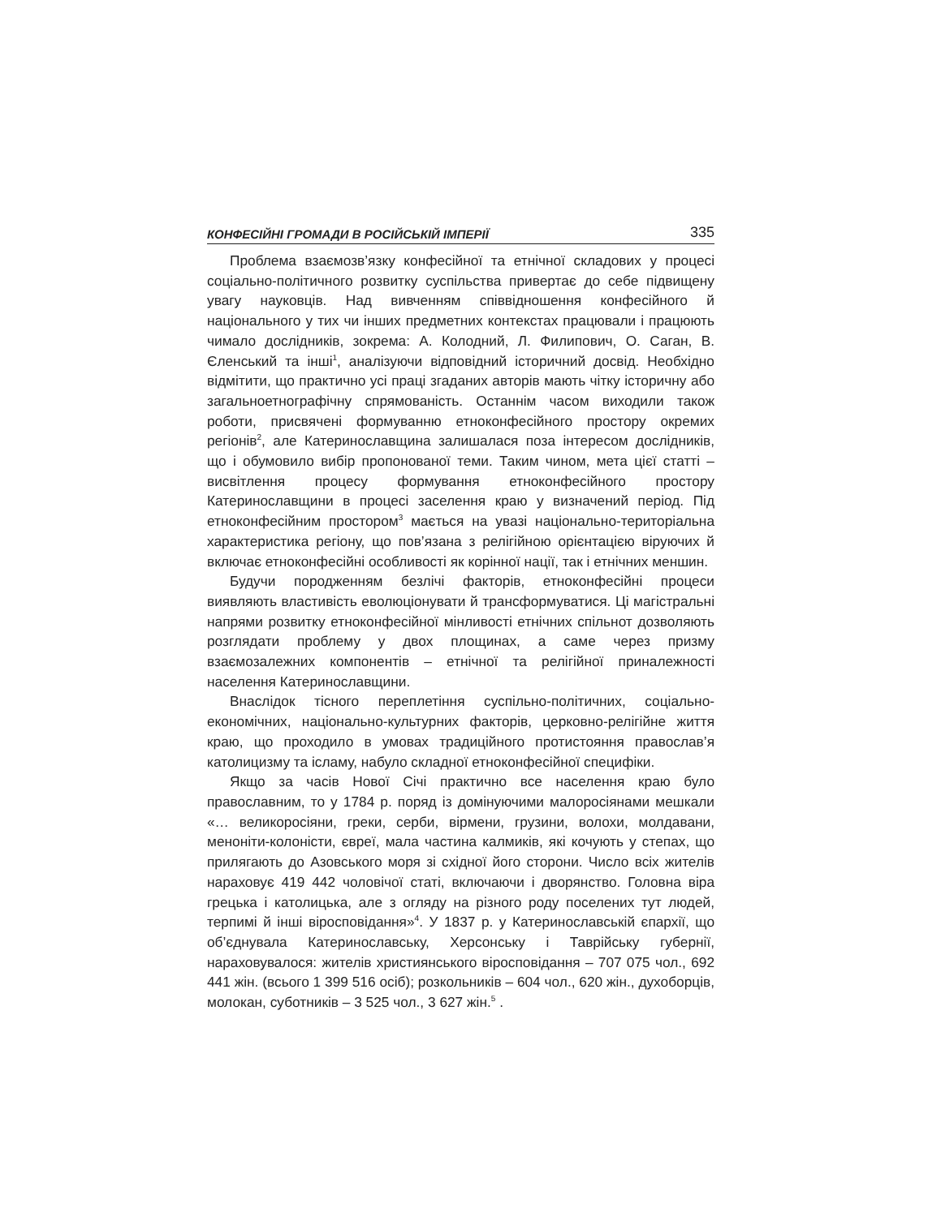КОНФЕСІЙНІ ГРОМАДИ В РОСІЙСЬКІЙ ІМПЕРІЇ 335
Проблема взаємозв’язку конфесійної та етнічної складових у процесі соціально-політичного розвитку суспільства привертає до себе підвищену увагу науковців. Над вивченням співвідношення конфесійного й національного у тих чи інших предметних контекстах працювали і працюють чимало дослідників, зокрема: А. Колодний, Л. Филипович, О. Саган, В. Єленський та інші<sup>1</sup>, аналізуючи відповідний історичний досвід. Необхідно відмітити, що практично усі праці згаданих авторів мають чітку історичну або загальноетнографічну спрямованість. Останнім часом виходили також роботи, присвячені формуванню етноконфесійного простору окремих регіонів<sup>2</sup>, але Катеринославщина залишалася поза інтересом дослідників, що і обумовило вибір пропонованої теми. Таким чином, мета цієї статті – висвітлення процесу формування етноконфесійного простору Катеринославщини в процесі заселення краю у визначений період. Під етноконфесійним простором<sup>3</sup> мається на увазі національно-територіальна характеристика регіону, що пов’язана з релігійною орієнтацією віруючих й включає етноконфесійні особливості як корінної нації, так і етнічних меншин.
Будучи породженням безлічі факторів, етноконфесійні процеси виявляють властивість еволюціонувати й трансформуватися. Ці магістральні напрями розвитку етноконфесійної мінливості етнічних спільнот дозволяють розглядати проблему у двох площинах, а саме через призму взаємозалежних компонентів – етнічної та релігійної приналежності населення Катеринославщини.
Внаслідок тісного переплетіння суспільно-політичних, соціально-економічних, національно-культурних факторів, церковно-релігійне життя краю, що проходило в умовах традиційного протистояння православ’я католицизму та ісламу, набуло складної етноконфесійної специфіки.
Якщо за часів Нової Січі практично все населення краю було православним, то у 1784 р. поряд із домінуючими малоросіянами мешкали «… великоросіяни, греки, серби, вірмени, грузини, волохи, молдавани, меноніти-колоністи, євреї, мала частина калмиків, які кочують у степах, що прилягають до Азовського моря зі східної його сторони. Число всіх жителів нараховує 419 442 чоловічої статі, включаючи і дворянство. Головна віра грецька і католицька, але з огляду на різного роду поселених тут людей, терпимі й інші віросповідання»<sup>4</sup>. У 1837 р. у Катеринославській єпархії, що об’єднувала Катеринославську, Херсонську і Таврійську губернії, нараховувалося: жителів християнського віросповідання – 707 075 чол., 692 441 жін. (всього 1 399 516 осіб); розкольників – 604 чол., 620 жін., духоборців, молокан, суботників – 3 525 чол., 3 627 жін.<sup>5</sup> .